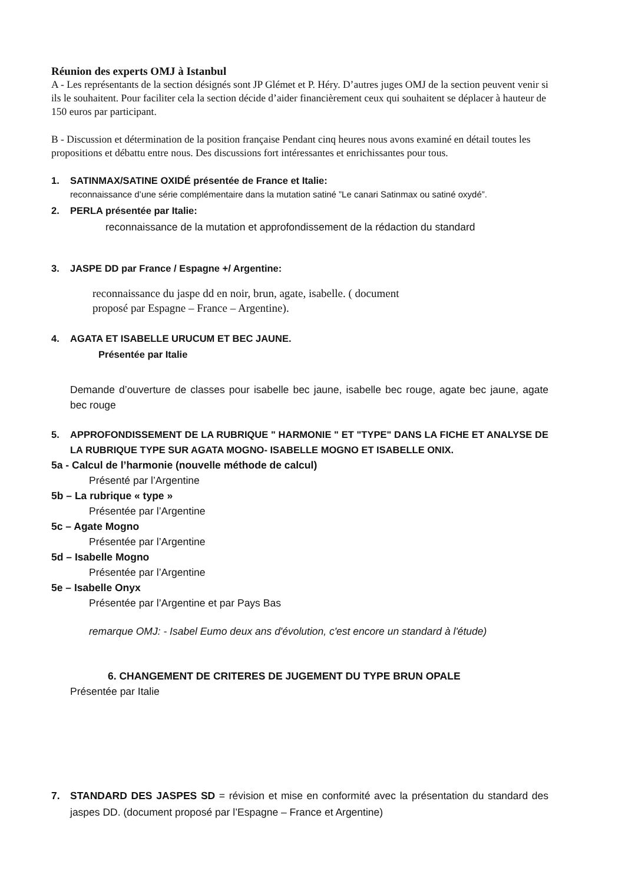Réunion des experts OMJ à Istanbul
A - Les représentants de la section désignés sont JP Glémet et P. Héry. D’autres juges OMJ de la section peuvent venir si ils le souhaitent. Pour faciliter cela la section décide d’aider financièrement ceux qui souhaitent se déplacer à hauteur de 150 euros par participant.
B - Discussion et détermination de la position française Pendant cinq heures nous avons examiné en détail toutes les propositions et débattu entre nous. Des discussions fort intéressantes et enrichissantes pour tous.
1. SATINMAX/SATINE OXIDÉ présentée de France et Italie:
reconnaissance d’une série complémentaire dans la mutation satiné ”Le canari Satinmax ou satiné oxydé”.
2. PERLA présentée par Italie:
reconnaissance de la mutation et approfondissement de la rédaction du standard
3. JASPE DD par France / Espagne +/ Argentine:
reconnaissance du jaspe dd en noir, brun, agate, isabelle. ( document
proposé par Espagne – France – Argentine).
4. AGATA ET ISABELLE URUCUM ET BEC JAUNE.
Présentée par Italie
Demande d’ouverture de classes pour isabelle bec jaune, isabelle bec rouge, agate bec jaune, agate bec rouge
5. APPROFONDISSEMENT DE LA RUBRIQUE " HARMONIE " ET "TYPE" DANS LA FICHE ET ANALYSE DE LA RUBRIQUE TYPE SUR AGATA MOGNO- ISABELLE MOGNO ET ISABELLE ONIX.
5a - Calcul de l’harmonie (nouvelle méthode de calcul)
Présenté par l’Argentine
5b – La rubrique « type »
Présentée par l’Argentine
5c – Agate Mogno
Présentée par l’Argentine
5d – Isabelle Mogno
Présentée par l’Argentine
5e – Isabelle Onyx
Présentée par l’Argentine et par Pays Bas
remarque OMJ: - Isabel Eumo deux ans d'évolution, c'est encore un standard à l'étude)
6. CHANGEMENT DE CRITERES DE JUGEMENT DU TYPE BRUN OPALE
Présentée par Italie
7. STANDARD DES JASPES SD = révision et mise en conformité avec la présentation du standard des jaspes DD. (document proposé par l’Espagne – France et Argentine)